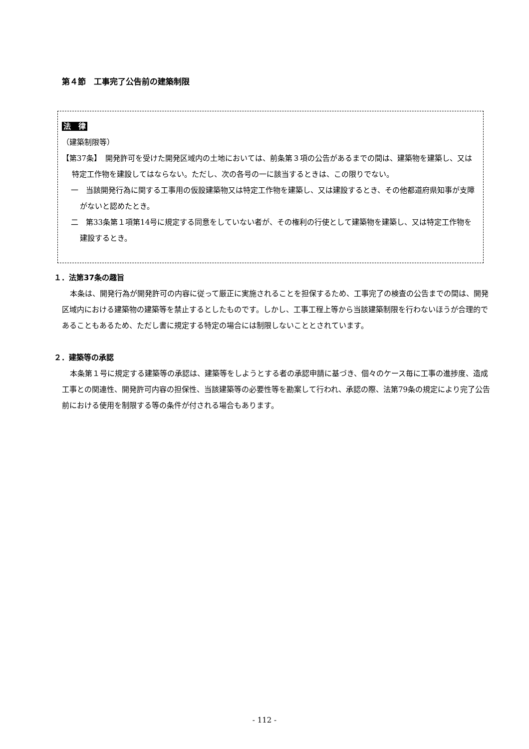第４節　工事完了公告前の建築制限
法　律
（建築制限等）
【第37条】　開発許可を受けた開発区域内の土地においては、前条第３項の公告があるまでの間は、建築物を建築し、又は特定工作物を建設してはならない。ただし、次の各号の一に該当するときは、この限りでない。
一　当該開発行為に関する工事用の仮設建築物又は特定工作物を建築し、又は建設するとき、その他都道府県知事が支障がないと認めたとき。
二　第33条第１項第14号に規定する同意をしていない者が、その権利の行使として建築物を建築し、又は特定工作物を建設するとき。
１．法第37条の趣旨
本条は、開発行為が開発許可の内容に従って厳正に実施されることを担保するため、工事完了の検査の公告までの間は、開発区域内における建築物の建築等を禁止するとしたものです。しかし、工事工程上等から当該建築制限を行わないほうが合理的であることもあるため、ただし書に規定する特定の場合には制限しないこととされています。
２．建築等の承認
本条第１号に規定する建築等の承認は、建築等をしようとする者の承認申請に基づき、個々のケース毎に工事の進捗度、造成工事との関連性、開発許可内容の担保性、当該建築等の必要性等を勘案して行われ、承認の際、法第79条の規定により完了公告前における使用を制限する等の条件が付される場合もあります。
- 112 -